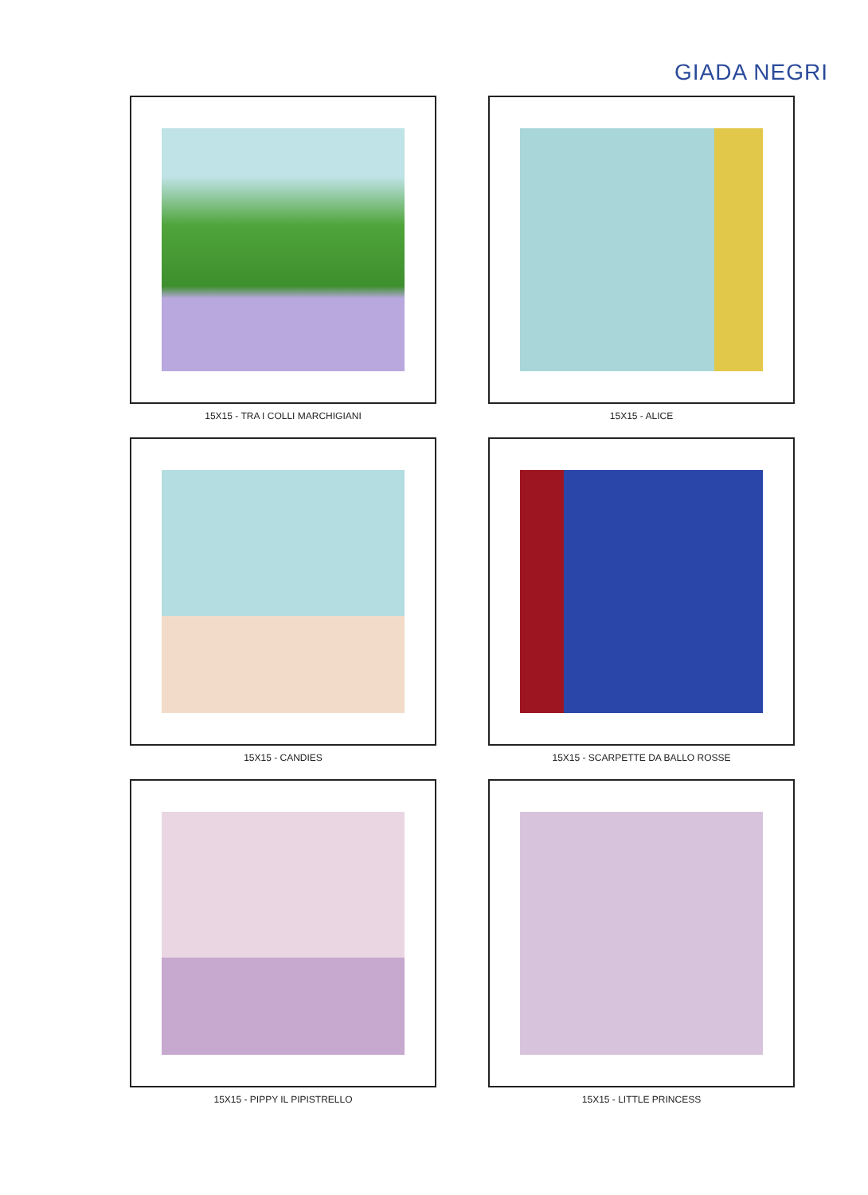GIADA NEGRI
15X15 - TRA I COLLI MARCHIGIANI
15X15 - ALICE
15X15 - CANDIES
15X15 - SCARPETTE DA BALLO ROSSE
15X15 - PIPPY IL PIPISTRELLO
15X15 - LITTLE PRINCESS